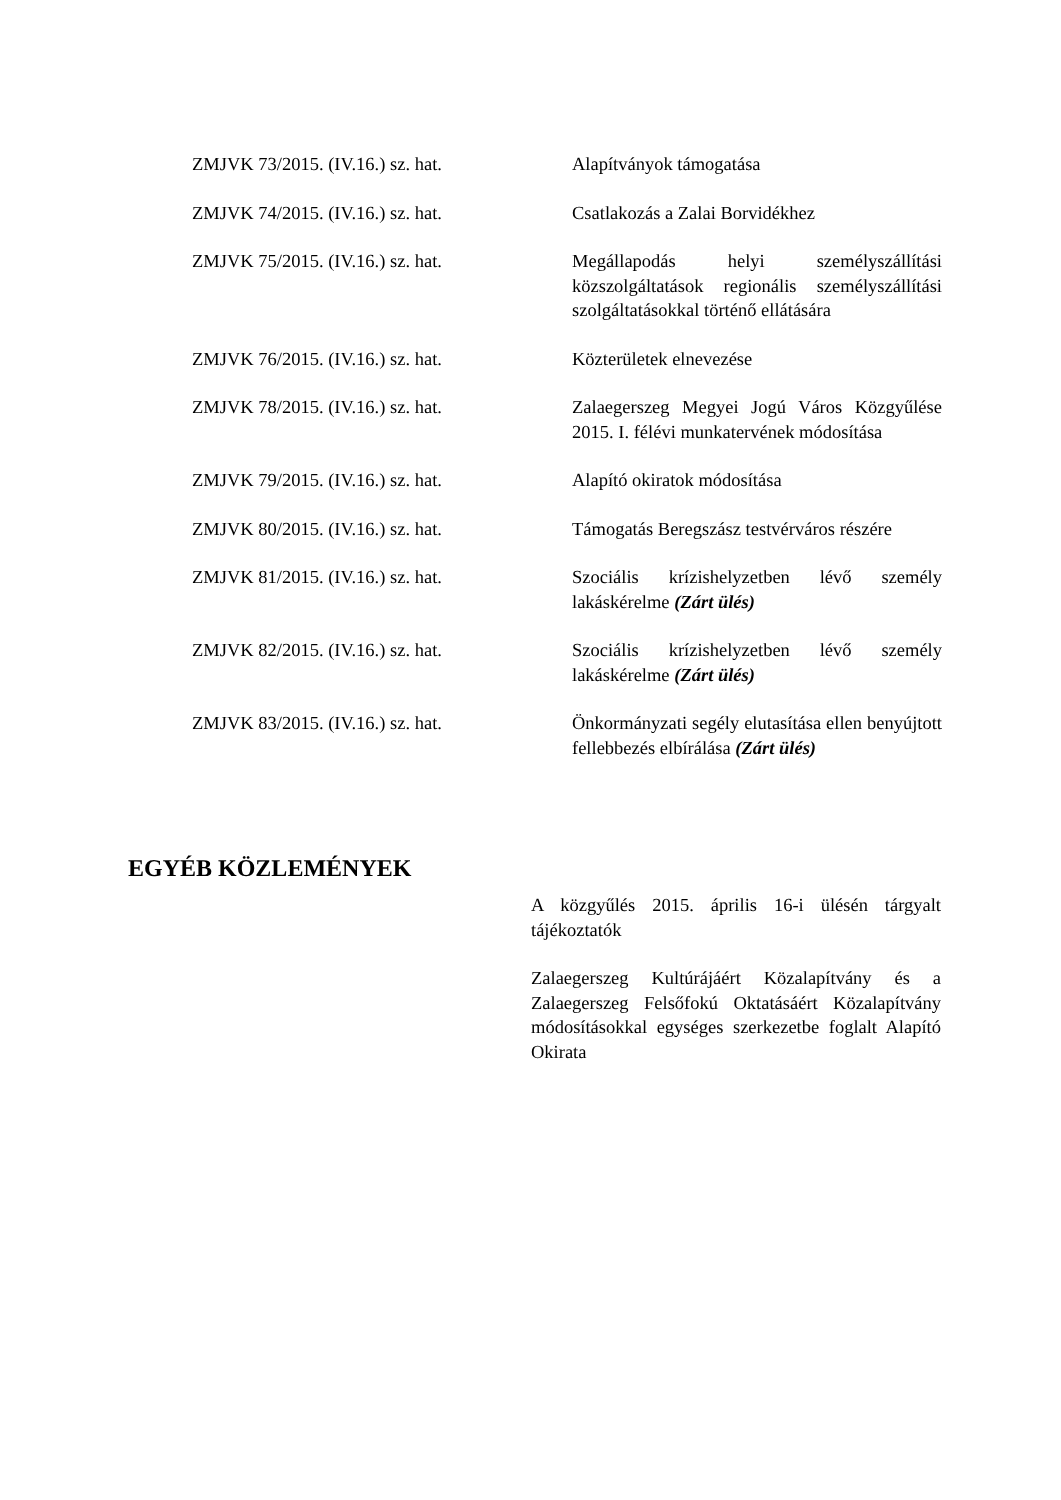ZMJVK 73/2015. (IV.16.) sz. hat. Alapítványok támogatása
ZMJVK 74/2015. (IV.16.) sz. hat. Csatlakozás a Zalai Borvidékhez
ZMJVK 75/2015. (IV.16.) sz. hat. Megállapodás helyi személyszállítási közszolgáltatások regionális személyszállítási szolgáltatásokkal történő ellátására
ZMJVK 76/2015. (IV.16.) sz. hat. Közterületek elnevezése
ZMJVK 78/2015. (IV.16.) sz. hat. Zalaegerszeg Megyei Jogú Város Közgyűlése 2015. I. félévi munkatervének módosítása
ZMJVK 79/2015. (IV.16.) sz. hat. Alapító okiratok módosítása
ZMJVK 80/2015. (IV.16.) sz. hat. Támogatás Beregszász testvérváros részére
ZMJVK 81/2015. (IV.16.) sz. hat. Szociális krízishelyzetben lévő személy lakáskérelme (Zárt ülés)
ZMJVK 82/2015. (IV.16.) sz. hat. Szociális krízishelyzetben lévő személy lakáskérelme (Zárt ülés)
ZMJVK 83/2015. (IV.16.) sz. hat. Önkormányzati segély elutasítása ellen benyújtott fellebbezés elbírálása (Zárt ülés)
EGYÉB KÖZLEMÉNYEK
A közgyűlés 2015. április 16-i ülésén tárgyalt tájékoztatók
Zalaegerszeg Kultúrájáért Közalapítvány és a Zalaegerszeg Felsőfokú Oktatásáért Közalapítvány módosításokkal egységes szerkezetbe foglalt Alapító Okirata